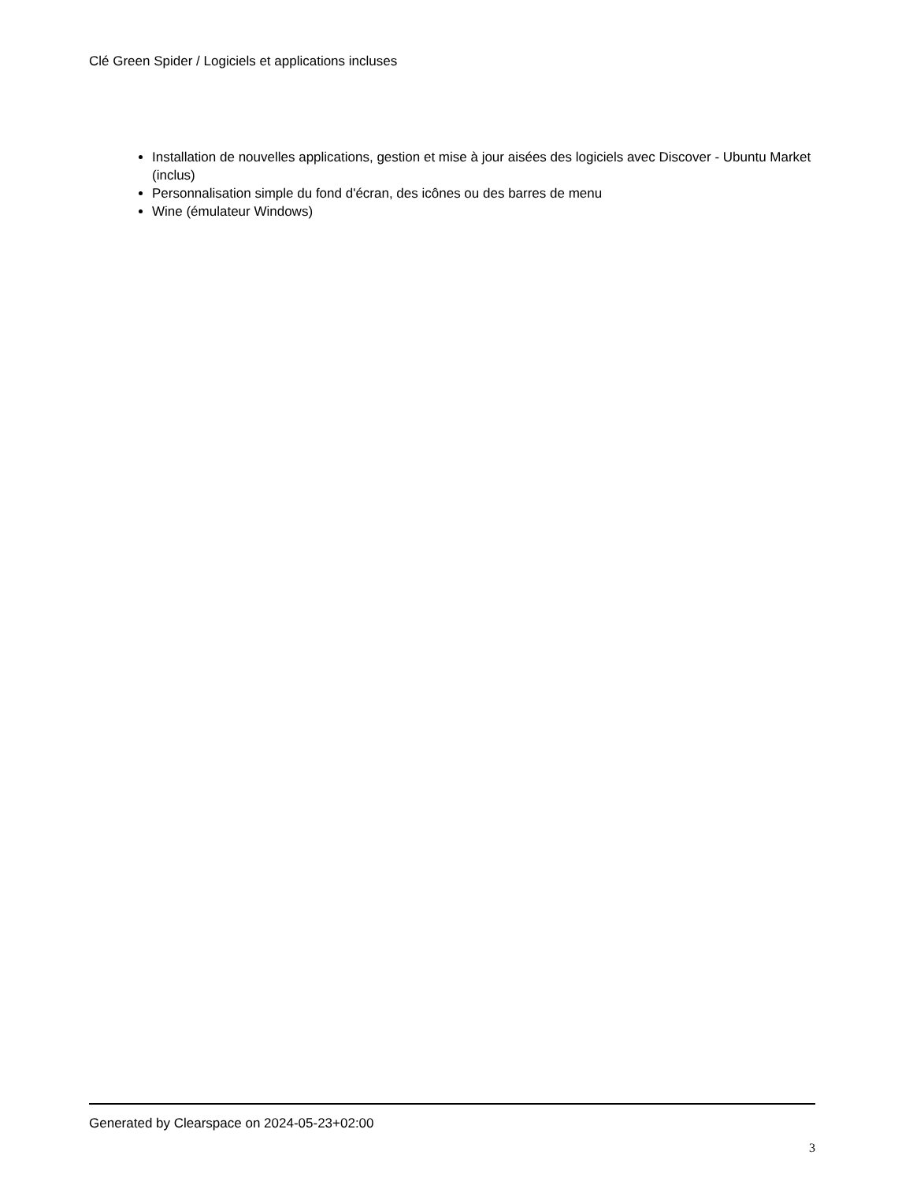Clé Green Spider / Logiciels et applications incluses
Installation de nouvelles applications, gestion et mise à jour aisées des logiciels avec Discover - Ubuntu Market (inclus)
Personnalisation simple du fond d'écran, des icônes ou des barres de menu
Wine (émulateur Windows)
Generated by Clearspace on 2024-05-23+02:00
3